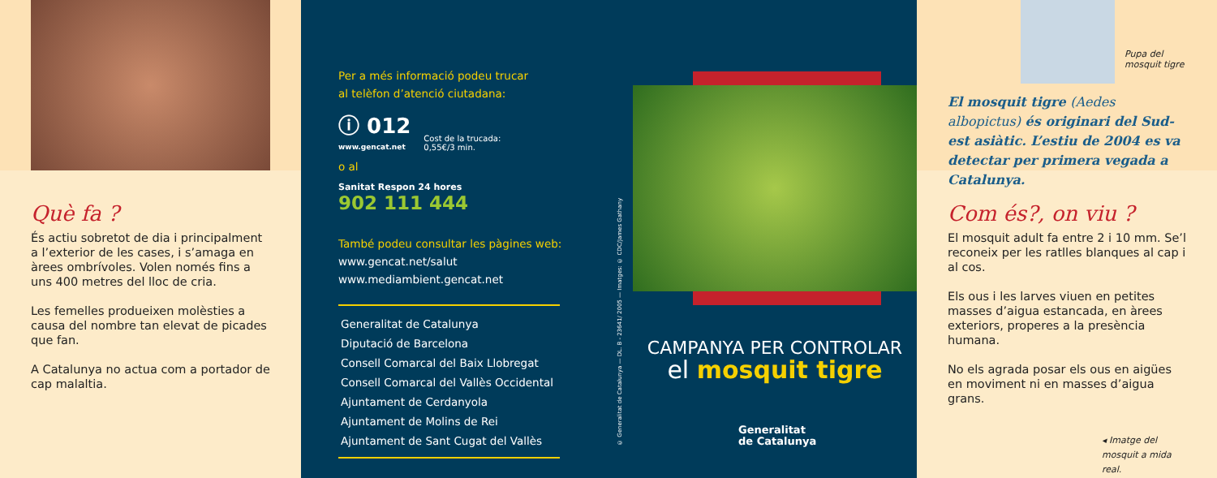Què fa ?
És actiu sobretot de dia i principalment a l’exterior de les cases, i s’amaga en àrees ombrívoles. Volen només fins a uns 400 metres del lloc de cria.
Les femelles produeixen molèsties a causa del nombre tan elevat de picades que fan.
A Catalunya no actua com a portador de cap malaltia.
Per a més informació podeu trucar
al telèfon d’atenció ciutadana:
ⓘ 012
www.gencat.net
Cost de la trucada:
0,55€/3 min.
o al
Sanitat Respon 24 hores
902 111 444
També podeu consultar les pàgines web:
www.gencat.net/salut
www.mediambient.gencat.net
Generalitat de Catalunya
Diputació de Barcelona
Consell Comarcal del Baix Llobregat
Consell Comarcal del Vallès Occidental
Ajuntament de Cerdanyola
Ajuntament de Molins de Rei
Ajuntament de Sant Cugat del Vallès
© Generalitat de Catalunya — DL. B - 23641/ 2005 — Imatges: © CDC/James Gathany
CAMPANYA PER CONTROLAR
el mosquit tigre
Generalitat
de Catalunya
Pupa del
mosquit tigre
El mosquit tigre (Aedes albopictus) és originari del Sud-est asiàtic. L’estiu de 2004 es va detectar per primera vegada a Catalunya.
Com és?, on viu ?
El mosquit adult fa entre 2 i 10 mm. Se’l reconeix per les ratlles blanques al cap i al cos.
Els ous i les larves viuen en petites masses d’aigua estancada, en àrees exteriors, properes a la presència humana.
No els agrada posar els ous en aigües en moviment ni en masses d’aigua grans.
◂ Imatge del mosquit a mida real.